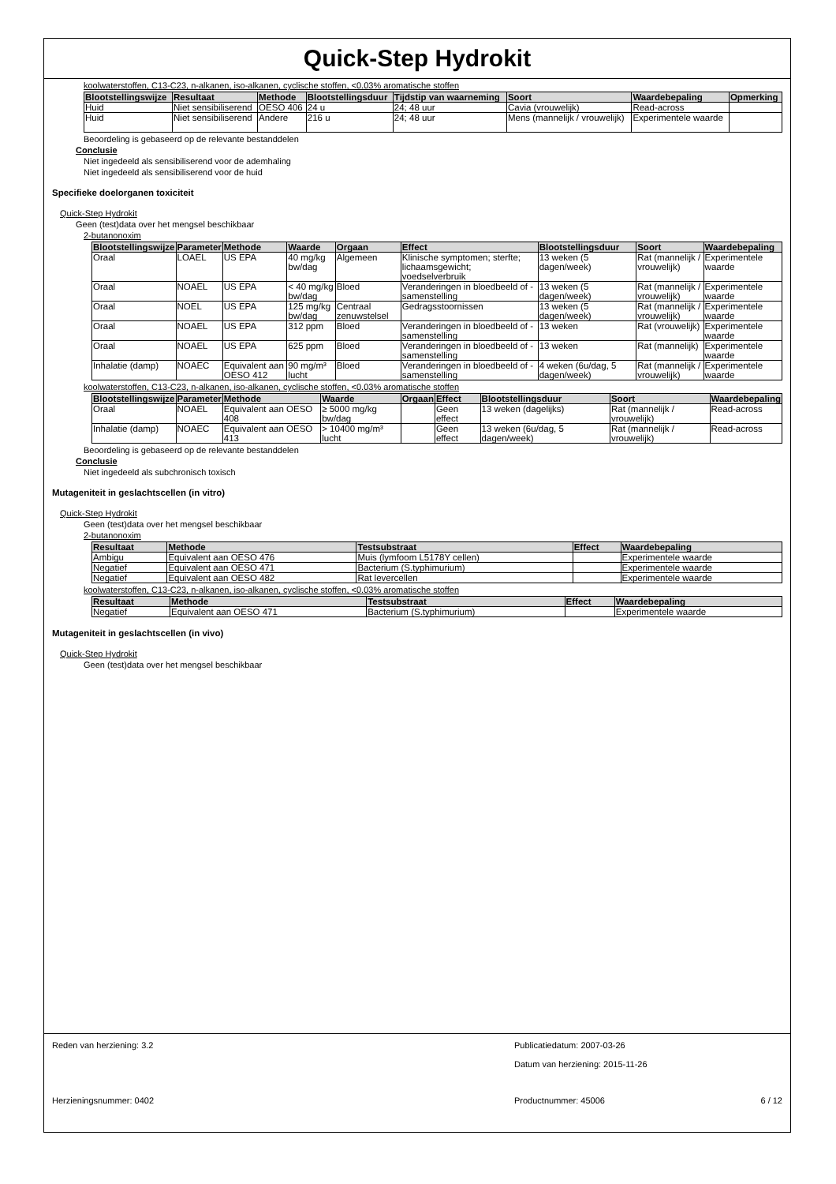Quick-Step Hydrokit
koolwaterstoffen, C13-C23, n-alkanen, iso-alkanen, cyclische stoffen, <0.03% aromatische stoffen
| Blootstellingswijze | Resultaat | Methode | Blootstellingsduur | Tijdstip van waarneming | Soort | Waardebepaling | Opmerking |
| --- | --- | --- | --- | --- | --- | --- | --- |
| Huid | Niet sensibiliserend | OESO 406 | 24 u | 24; 48 uur | Cavia (vrouwelijk) | Read-across | |
| Huid | Niet sensibiliserend | Andere | 216 u | 24; 48 uur | Mens (mannelijk / vrouwelijk) | Experimentele waarde | |
Beoordeling is gebaseerd op de relevante bestanddelen
Conclusie
Niet ingedeeld als sensibiliserend voor de ademhaling
Niet ingedeeld als sensibiliserend voor de huid
Specifieke doelorganen toxiciteit
Quick-Step Hydrokit
Geen (test)data over het mengsel beschikbaar
2-butanonoxim
| Blootstellingswijze | Parameter | Methode | Waarde | Orgaan | Effect | Blootstellingsduur | Soort | Waardebepaling |
| --- | --- | --- | --- | --- | --- | --- | --- | --- |
| Oraal | LOAEL | US EPA | 40 mg/kg bw/dag | Algemeen | Klinische symptomen; sterfte; lichaamsgewicht; voedselverbruik | 13 weken (5 dagen/week) | Rat (mannelijk / vrouwelijk) | Experimentele waarde |
| Oraal | NOAEL | US EPA | < 40 mg/kg bw/dag | Bloed | Veranderingen in bloedbeeld of -samenstelling | 13 weken (5 dagen/week) | Rat (mannelijk / vrouwelijk) | Experimentele waarde |
| Oraal | NOEL | US EPA | 125 mg/kg bw/dag | Centraal zenuwstelsel | Gedragsstoornissen | 13 weken (5 dagen/week) | Rat (mannelijk / vrouwelijk) | Experimentele waarde |
| Oraal | NOAEL | US EPA | 312 ppm | Bloed | Veranderingen in bloedbeeld of -samenstelling | 13 weken | Rat (vrouwelijk) | Experimentele waarde |
| Oraal | NOAEL | US EPA | 625 ppm | Bloed | Veranderingen in bloedbeeld of -samenstelling | 13 weken | Rat (mannelijk) | Experimentele waarde |
| Inhalatie (damp) | NOAEC | Equivalent aan OESO 412 | 90 mg/m³ lucht | Bloed | Veranderingen in bloedbeeld of -samenstelling | 4 weken (6u/dag, 5 dagen/week) | Rat (mannelijk / vrouwelijk) | Experimentele waarde |
koolwaterstoffen, C13-C23, n-alkanen, iso-alkanen, cyclische stoffen, <0.03% aromatische stoffen
| Blootstellingswijze | Parameter | Methode | Waarde | Orgaan | Effect | Blootstellingsduur | Soort | Waardebepaling |
| --- | --- | --- | --- | --- | --- | --- | --- | --- |
| Oraal | NOAEL | Equivalent aan OESO 408 | ≥ 5000 mg/kg bw/dag | | Geen effect | 13 weken (dagelijks) | Rat (mannelijk / vrouwelijk) | Read-across |
| Inhalatie (damp) | NOAEC | Equivalent aan OESO 413 | > 10400 mg/m³ lucht | | Geen effect | 13 weken (6u/dag, 5 dagen/week) | Rat (mannelijk / vrouwelijk) | Read-across |
Beoordeling is gebaseerd op de relevante bestanddelen
Conclusie
Niet ingedeeld als subchronisch toxisch
Mutageniteit in geslachtscellen (in vitro)
Quick-Step Hydrokit
Geen (test)data over het mengsel beschikbaar
2-butanonoxim
| Resultaat | Methode | Testsubstraat | Effect | Waardebepaling |
| --- | --- | --- | --- | --- |
| Ambigu | Equivalent aan OESO 476 | Muis (lymfoom L5178Y cellen) | | Experimentele waarde |
| Negatief | Equivalent aan OESO 471 | Bacterium (S.typhimurium) | | Experimentele waarde |
| Negatief | Equivalent aan OESO 482 | Rat levercellen | | Experimentele waarde |
koolwaterstoffen, C13-C23, n-alkanen, iso-alkanen, cyclische stoffen, <0.03% aromatische stoffen
| Resultaat | Methode | Testsubstraat | Effect | Waardebepaling |
| --- | --- | --- | --- | --- |
| Negatief | Equivalent aan OESO 471 | Bacterium (S.typhimurium) | | Experimentele waarde |
Mutageniteit in geslachtscellen (in vivo)
Quick-Step Hydrokit
Geen (test)data over het mengsel beschikbaar
Reden van herziening: 3.2 Publicatiedatum: 2007-03-26
Datum van herziening: 2015-11-26
Herzieningsnummer: 0402 Productnummer: 45006 6 / 12